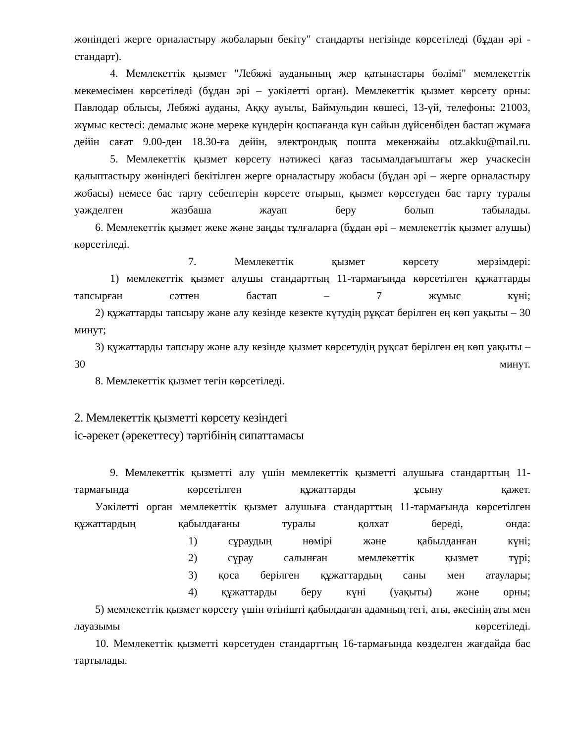жөніндегі жерге орналастыру жобаларын бекіту" стандарты негізінде көрсетіледі (бұдан әрі - стандарт).
4. Мемлекеттік қызмет "Лебяжі ауданының жер қатынастары бөлімі" мемлекеттік мекемесімен көрсетіледі (бұдан әрі – уәкілетті орган). Мемлекеттік қызмет көрсету орны: Павлодар облысы, Лебяжі ауданы, Аққу ауылы, Баймульдин көшесі, 13-үй, телефоны: 21003, жұмыс кестесі: демалыс және мереке күндерін қоспағанда күн сайын дүйсенбіден бастап жұмаға дейін сағат 9.00-ден 18.30-ға дейін, электрондық пошта мекенжайы otz.akku@mail.ru.
5. Мемлекеттік қызмет көрсету нәтижесі қағаз тасымалдағыштағы жер учаскесін қалыптастыру жөніндегі бекітілген жерге орналастыру жобасы (бұдан әрі – жерге орналастыру жобасы) немесе бас тарту себептерін көрсете отырып, қызмет көрсетуден бас тарту туралы уәжделген жазбаша жауап беру болып табылады.
6. Мемлекеттік қызмет жеке және заңды тұлғаларға (бұдан әрі – мемлекеттік қызмет алушы) көрсетіледі.
7. Мемлекеттік қызмет көрсету мерзімдері:
1) мемлекеттік қызмет алушы стандарттың 11-тармағында көрсетілген құжаттарды тапсырған сәттен бастап – 7 жұмыс күні;
2) құжаттарды тапсыру және алу кезінде кезекте күтудің рұқсат берілген ең көп уақыты – 30 минут;
3) құжаттарды тапсыру және алу кезінде қызмет көрсетудің рұқсат берілген ең көп уақыты – 30 минут.
8. Мемлекеттік қызмет тегін көрсетіледі.
2. Мемлекеттік қызметті көрсету кезіндегі
іс-әрекет (әрекеттесу) тәртібінің сипаттамасы
9. Мемлекеттік қызметті алу үшін мемлекеттік қызметті алушыға стандарттың 11-тармағында көрсетілген құжаттарды ұсыну қажет.
Уәкілетті орган мемлекеттік қызмет алушыға стандарттың 11-тармағында көрсетілген құжаттардың қабылдағаны туралы қолхат береді, онда:
1) сұраудың нөмірі және қабылданған күні;
2) сұрау салынған мемлекеттік қызмет түрі;
3) қоса берілген құжаттардың саны мен атаулары;
4) құжаттарды беру күні (уақыты) және орны;
5) мемлекеттік қызмет көрсету үшін өтінішті қабылдаған адамның тегі, аты, әкесінің аты мен лауазымы көрсетіледі.
10. Мемлекеттік қызметті көрсетуден стандарттың 16-тармағында көзделген жағдайда бас тартылады.